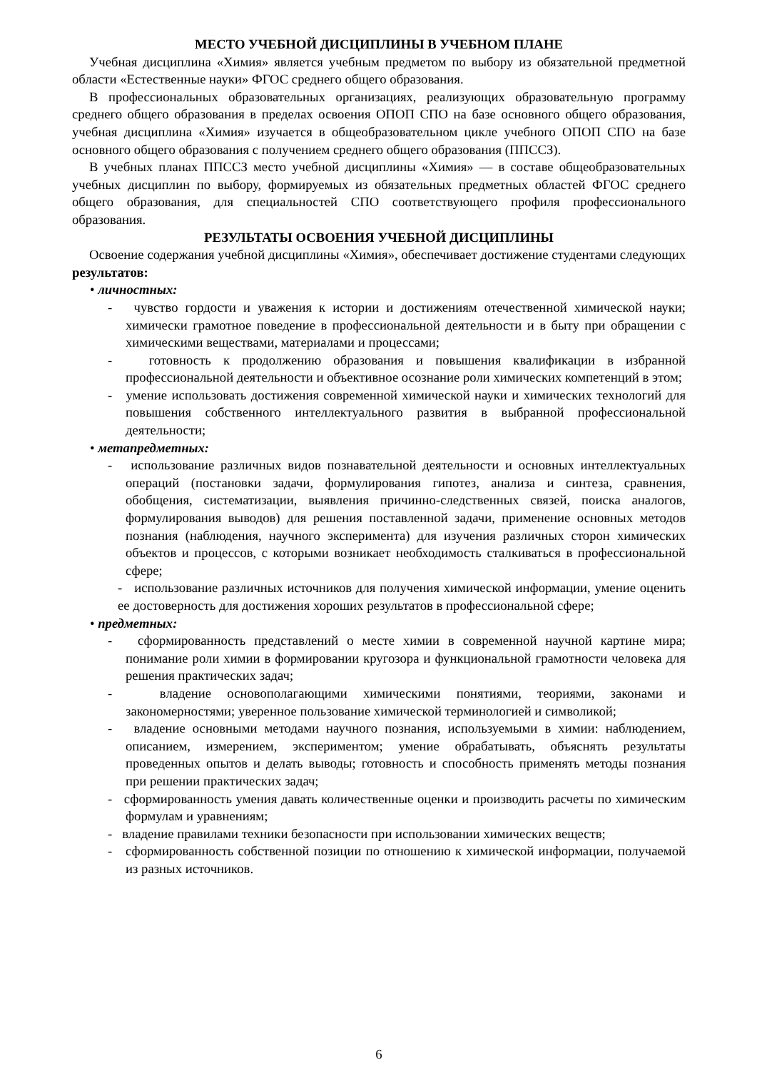МЕСТО УЧЕБНОЙ ДИСЦИПЛИНЫ В УЧЕБНОМ ПЛАНЕ
Учебная дисциплина «Химия» является учебным предметом по выбору из обязательной предметной области «Естественные науки» ФГОС среднего общего образования.
В профессиональных образовательных организациях, реализующих образовательную программу среднего общего образования в пределах освоения ОПОП СПО на базе основного общего образования, учебная дисциплина «Химия» изучается в общеобразовательном цикле учебного ОПОП СПО на базе основного общего образования с получением среднего общего образования (ППССЗ).
В учебных планах ППССЗ место учебной дисциплины «Химия» — в составе общеобразовательных учебных дисциплин по выбору, формируемых из обязательных предметных областей ФГОС среднего общего образования, для специальностей СПО соответствующего профиля профессионального образования.
РЕЗУЛЬТАТЫ ОСВОЕНИЯ УЧЕБНОЙ ДИСЦИПЛИНЫ
Освоение содержания учебной дисциплины «Химия», обеспечивает достижение студентами следующих результатов:
• личностных:
- чувство гордости и уважения к истории и достижениям отечественной химической науки; химически грамотное поведение в профессиональной деятельности и в быту при обращении с химическими веществами, материалами и процессами;
- готовность к продолжению образования и повышения квалификации в избранной профессиональной деятельности и объективное осознание роли химических компетенций в этом;
- умение использовать достижения современной химической науки и химических технологий для повышения собственного интеллектуального развития в выбранной профессиональной деятельности;
• метапредметных:
- использование различных видов познавательной деятельности и основных интеллектуальных операций (постановки задачи, формулирования гипотез, анализа и синтеза, сравнения, обобщения, систематизации, выявления причинно-следственных связей, поиска аналогов, формулирования выводов) для решения поставленной задачи, применение основных методов познания (наблюдения, научного эксперимента) для изучения различных сторон химических объектов и процессов, с которыми возникает необходимость сталкиваться в профессиональной сфере;
- использование различных источников для получения химической информации, умение оценить ее достоверность для достижения хороших результатов в профессиональной сфере;
• предметных:
- сформированность представлений о месте химии в современной научной картине мира; понимание роли химии в формировании кругозора и функциональной грамотности человека для решения практических задач;
- владение основополагающими химическими понятиями, теориями, законами и закономерностями; уверенное пользование химической терминологией и символикой;
- владение основными методами научного познания, используемыми в химии: наблюдением, описанием, измерением, экспериментом; умение обрабатывать, объяснять результаты проведенных опытов и делать выводы; готовность и способность применять методы познания при решении практических задач;
- сформированность умения давать количественные оценки и производить расчеты по химическим формулам и уравнениям;
- владение правилами техники безопасности при использовании химических веществ;
- сформированность собственной позиции по отношению к химической информации, получаемой из разных источников.
6